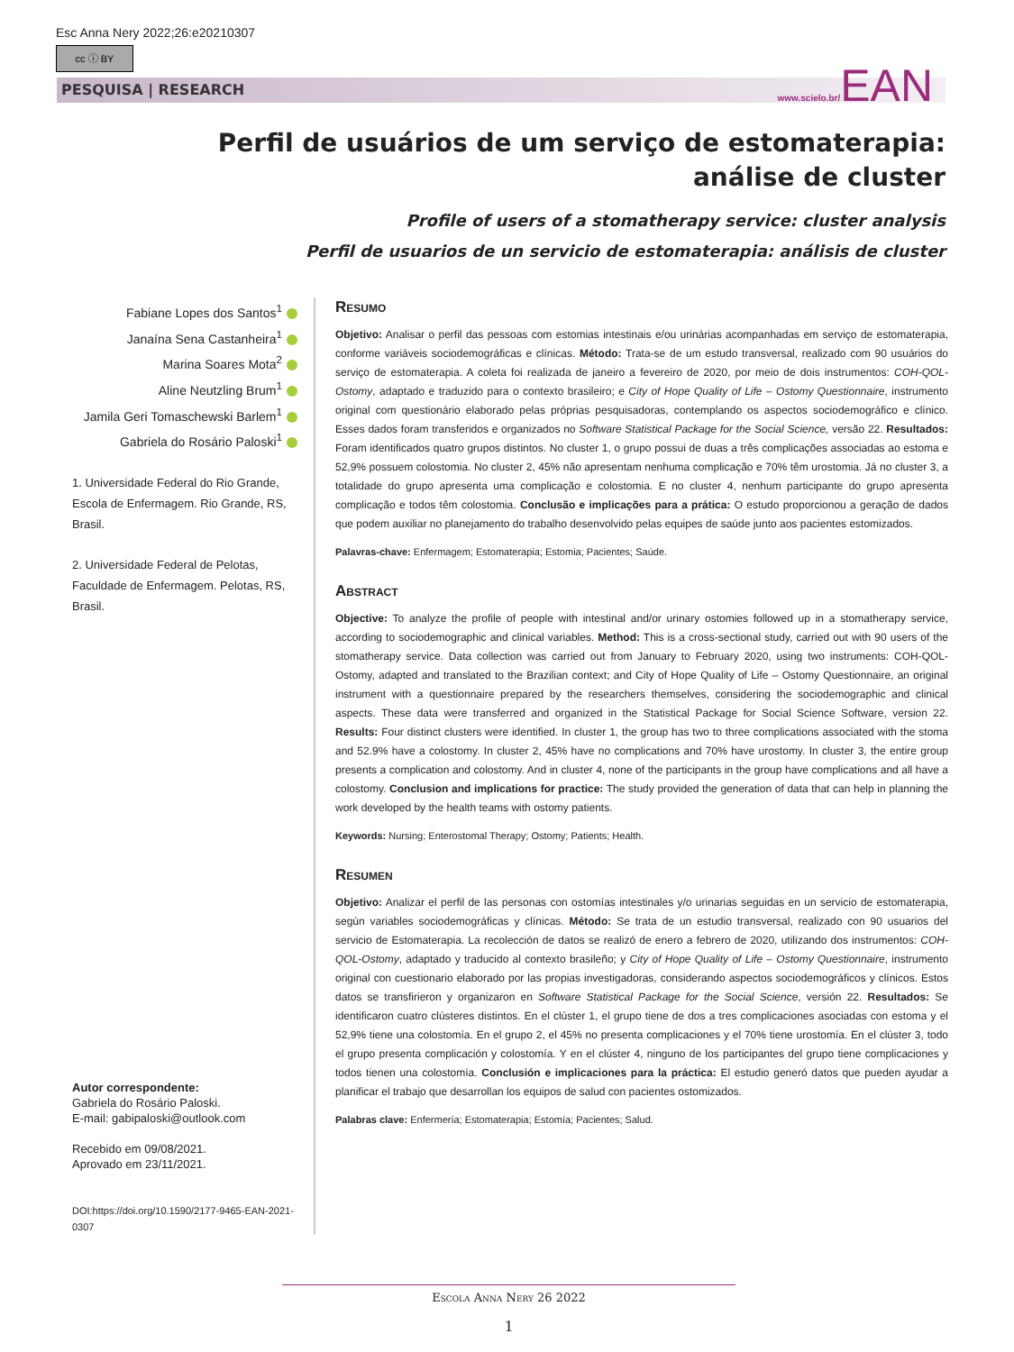Esc Anna Nery 2022;26:e20210307
cc ⓘ BY
PESQUISA | RESEARCH www.scielo.br/EAN
Perfil de usuários de um serviço de estomaterapia: análise de cluster
Profile of users of a stomatherapy service: cluster analysis
Perfil de usuarios de un servicio de estomaterapia: análisis de cluster
Fabiane Lopes dos Santos<sup>1</sup>
Janaína Sena Castanheira<sup>1</sup>
Marina Soares Mota<sup>2</sup>
Aline Neutzling Brum<sup>1</sup>
Jamila Geri Tomaschewski Barlem<sup>1</sup>
Gabriela do Rosário Paloski<sup>1</sup>
1. Universidade Federal do Rio Grande, Escola de Enfermagem. Rio Grande, RS, Brasil.
2. Universidade Federal de Pelotas, Faculdade de Enfermagem. Pelotas, RS, Brasil.
Autor correspondente:
Gabriela do Rosário Paloski.
E-mail: gabipaloski@outlook.com
Recebido em 09/08/2021.
Aprovado em 23/11/2021.
DOI:https://doi.org/10.1590/2177-9465-EAN-2021-0307
Resumo
Objetivo: Analisar o perfil das pessoas com estomias intestinais e/ou urinárias acompanhadas em serviço de estomaterapia, conforme variáveis sociodemográficas e clínicas. Método: Trata-se de um estudo transversal, realizado com 90 usuários do serviço de estomaterapia. A coleta foi realizada de janeiro a fevereiro de 2020, por meio de dois instrumentos: COH-QOL-Ostomy, adaptado e traduzido para o contexto brasileiro; e City of Hope Quality of Life – Ostomy Questionnaire, instrumento original com questionário elaborado pelas próprias pesquisadoras, contemplando os aspectos sociodemográfico e clínico. Esses dados foram transferidos e organizados no Software Statistical Package for the Social Science, versão 22. Resultados: Foram identificados quatro grupos distintos. No cluster 1, o grupo possui de duas a três complicações associadas ao estoma e 52,9% possuem colostomia. No cluster 2, 45% não apresentam nenhuma complicação e 70% têm urostomia. Já no cluster 3, a totalidade do grupo apresenta uma complicação e colostomia. E no cluster 4, nenhum participante do grupo apresenta complicação e todos têm colostomia. Conclusão e implicações para a prática: O estudo proporcionou a geração de dados que podem auxiliar no planejamento do trabalho desenvolvido pelas equipes de saúde junto aos pacientes estomizados.
Palavras-chave: Enfermagem; Estomaterapia; Estomia; Pacientes; Saúde.
Abstract
Objective: To analyze the profile of people with intestinal and/or urinary ostomies followed up in a stomatherapy service, according to sociodemographic and clinical variables. Method: This is a cross-sectional study, carried out with 90 users of the stomatherapy service. Data collection was carried out from January to February 2020, using two instruments: COH-QOL-Ostomy, adapted and translated to the Brazilian context; and City of Hope Quality of Life – Ostomy Questionnaire, an original instrument with a questionnaire prepared by the researchers themselves, considering the sociodemographic and clinical aspects. These data were transferred and organized in the Statistical Package for Social Science Software, version 22. Results: Four distinct clusters were identified. In cluster 1, the group has two to three complications associated with the stoma and 52.9% have a colostomy. In cluster 2, 45% have no complications and 70% have urostomy. In cluster 3, the entire group presents a complication and colostomy. And in cluster 4, none of the participants in the group have complications and all have a colostomy. Conclusion and implications for practice: The study provided the generation of data that can help in planning the work developed by the health teams with ostomy patients.
Keywords: Nursing; Enterostomal Therapy; Ostomy; Patients; Health.
Resumen
Objetivo: Analizar el perfil de las personas con ostomías intestinales y/o urinarias seguidas en un servicio de estomaterapia, según variables sociodemográficas y clínicas. Método: Se trata de un estudio transversal, realizado con 90 usuarios del servicio de Estomaterapia. La recolección de datos se realizó de enero a febrero de 2020, utilizando dos instrumentos: COH-QOL-Ostomy, adaptado y traducido al contexto brasileño; y City of Hope Quality of Life – Ostomy Questionnaire, instrumento original con cuestionario elaborado por las propias investigadoras, considerando aspectos sociodemográficos y clínicos. Estos datos se transfirieron y organizaron en Software Statistical Package for the Social Science, versión 22. Resultados: Se identificaron cuatro clústeres distintos. En el clúster 1, el grupo tiene de dos a tres complicaciones asociadas con estoma y el 52,9% tiene una colostomía. En el grupo 2, el 45% no presenta complicaciones y el 70% tiene urostomía. En el clúster 3, todo el grupo presenta complicación y colostomía. Y en el clúster 4, ninguno de los participantes del grupo tiene complicaciones y todos tienen una colostomía. Conclusión e implicaciones para la práctica: El estudio generó datos que pueden ayudar a planificar el trabajo que desarrollan los equipos de salud con pacientes ostomizados.
Palabras clave: Enfermería; Estomaterapia; Estomía; Pacientes; Salud.
Escola Anna Nery 26 2022
1